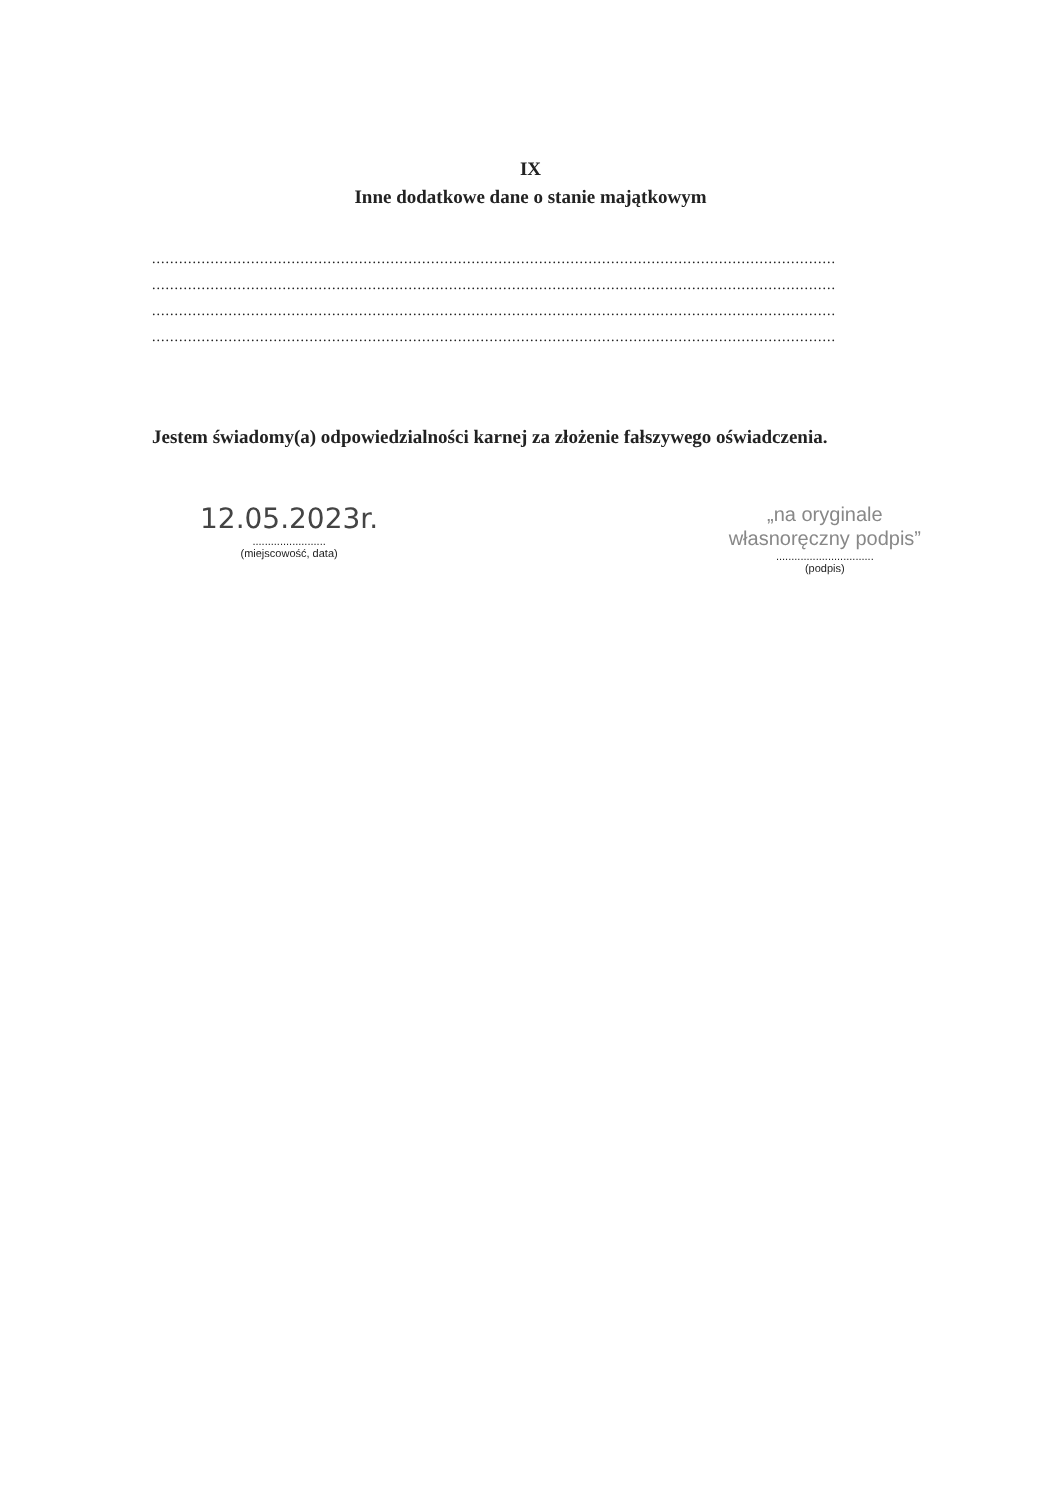IX
Inne dodatkowe dane o stanie majątkowym
........................................................................................................................................................
........................................................................................................................................................
........................................................................................................................................................
........................................................................................................................................................
Jestem świadomy(a) odpowiedzialności karnej za złożenie fałszywego oświadczenia.
12.05.2023r.
........................
(miejscowość, data)
„na oryginale
własnoręczny podpis”
................................
(podpis)